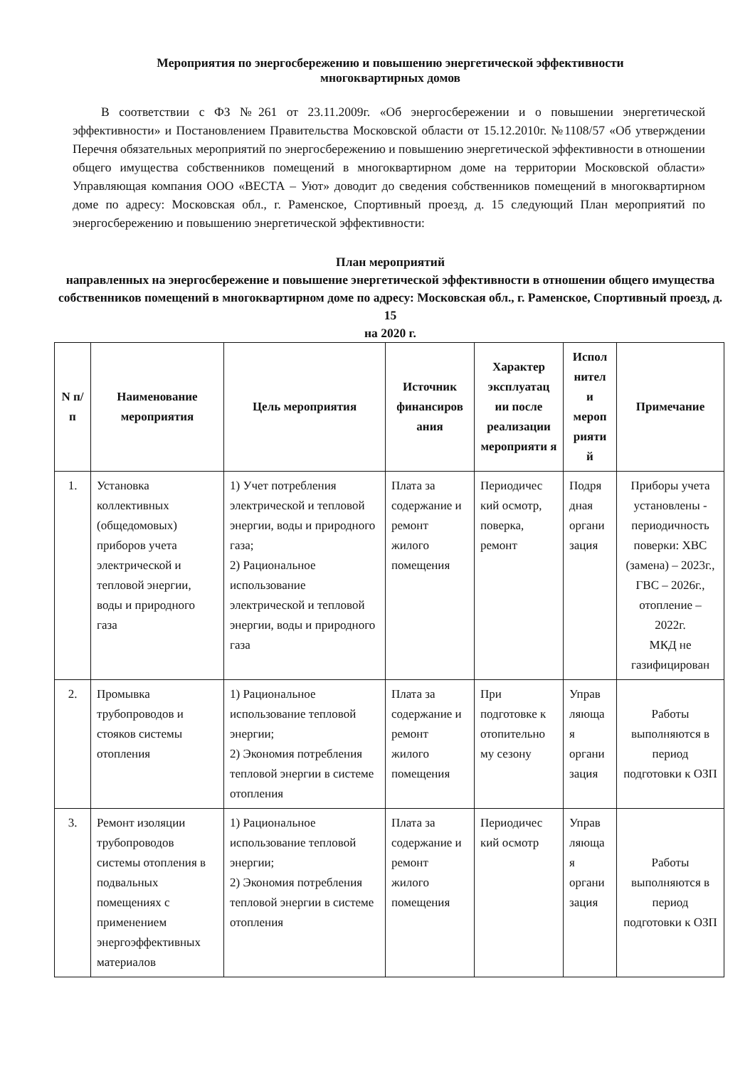Мероприятия по энергосбережению и повышению энергетической эффективности
многоквартирных домов
В соответствии с ФЗ №261 от 23.11.2009г. «Об энергосбережении и о повышении энергетической эффективности» и Постановлением Правительства Московской области от 15.12.2010г. №1108/57 «Об утверждении Перечня обязательных мероприятий по энергосбережению и повышению энергетической эффективности в отношении общего имущества собственников помещений в многоквартирном доме на территории Московской области» Управляющая компания ООО «ВЕСТА – Уют» доводит до сведения собственников помещений в многоквартирном доме по адресу: Московская обл., г. Раменское, Спортивный проезд, д. 15 следующий План мероприятий по энергосбережению и повышению энергетической эффективности:
План мероприятий
направленных на энергосбережение и повышение энергетической эффективности в отношении общего имущества собственников помещений в многоквартирном доме по адресу: Московская обл., г. Раменское, Спортивный проезд, д. 15
на 2020 г.
| N п/п | Наименование мероприятия | Цель мероприятия | Источник финансиров ания | Характер эксплуатац ии после реализации мероприяти я | Испол нител и мероп рияти й | Примечание |
| --- | --- | --- | --- | --- | --- | --- |
| 1. | Установка коллективных (общедомовых) приборов учета электрической и тепловой энергии, воды и природного газа | 1) Учет потребления электрической и тепловой энергии, воды и природного газа; 2) Рациональное использование электрической и тепловой энергии, воды и природного газа | Плата за содержание и ремонт жилого помещения | Периодичес кий осмотр, поверка, ремонт | Подря дная органи зация | Приборы учета установлены - периодичность поверки: ХВС (замена) – 2023г., ГВС – 2026г., отопление – 2022г. МКД не газифицирован |
| 2. | Промывка трубопроводов и стояков системы отопления | 1) Рациональное использование тепловой энергии; 2) Экономия потребления тепловой энергии в системе отопления | Плата за содержание и ремонт жилого помещения | При подготовке к отопительно му сезону | Управ ляюща я органи зация | Работы выполняются в период подготовки к ОЗП |
| 3. | Ремонт изоляции трубопроводов системы отопления в подвальных помещениях с применением энергоэффективных материалов | 1) Рациональное использование тепловой энергии; 2) Экономия потребления тепловой энергии в системе отопления | Плата за содержание и ремонт жилого помещения | Периодичес кий осмотр | Управ ляюща я органи зация | Работы выполняются в период подготовки к ОЗП |